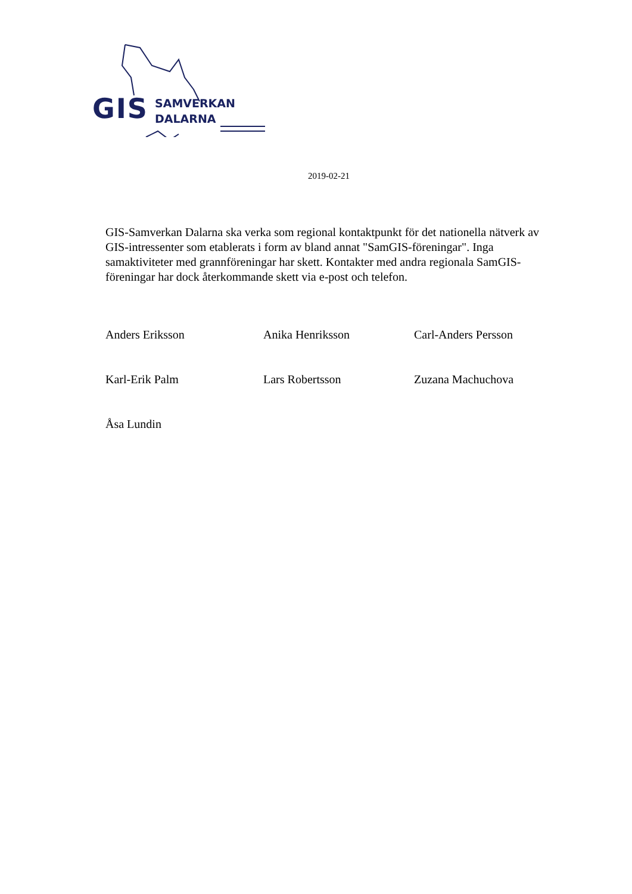GIS
SAMVERKAN
DALARNA
2019-02-21
GIS-Samverkan Dalarna ska verka som regional kontaktpunkt för det nationella nätverk av GIS-intressenter som etablerats i form av bland annat "SamGIS-föreningar". Inga samaktiviteter med grannföreningar har skett. Kontakter med andra regionala SamGIS-föreningar har dock återkommande skett via e-post och telefon.
Anders Eriksson
Anika Henriksson
Carl-Anders Persson
Karl-Erik Palm
Lars Robertsson
Zuzana Machuchova
Åsa Lundin